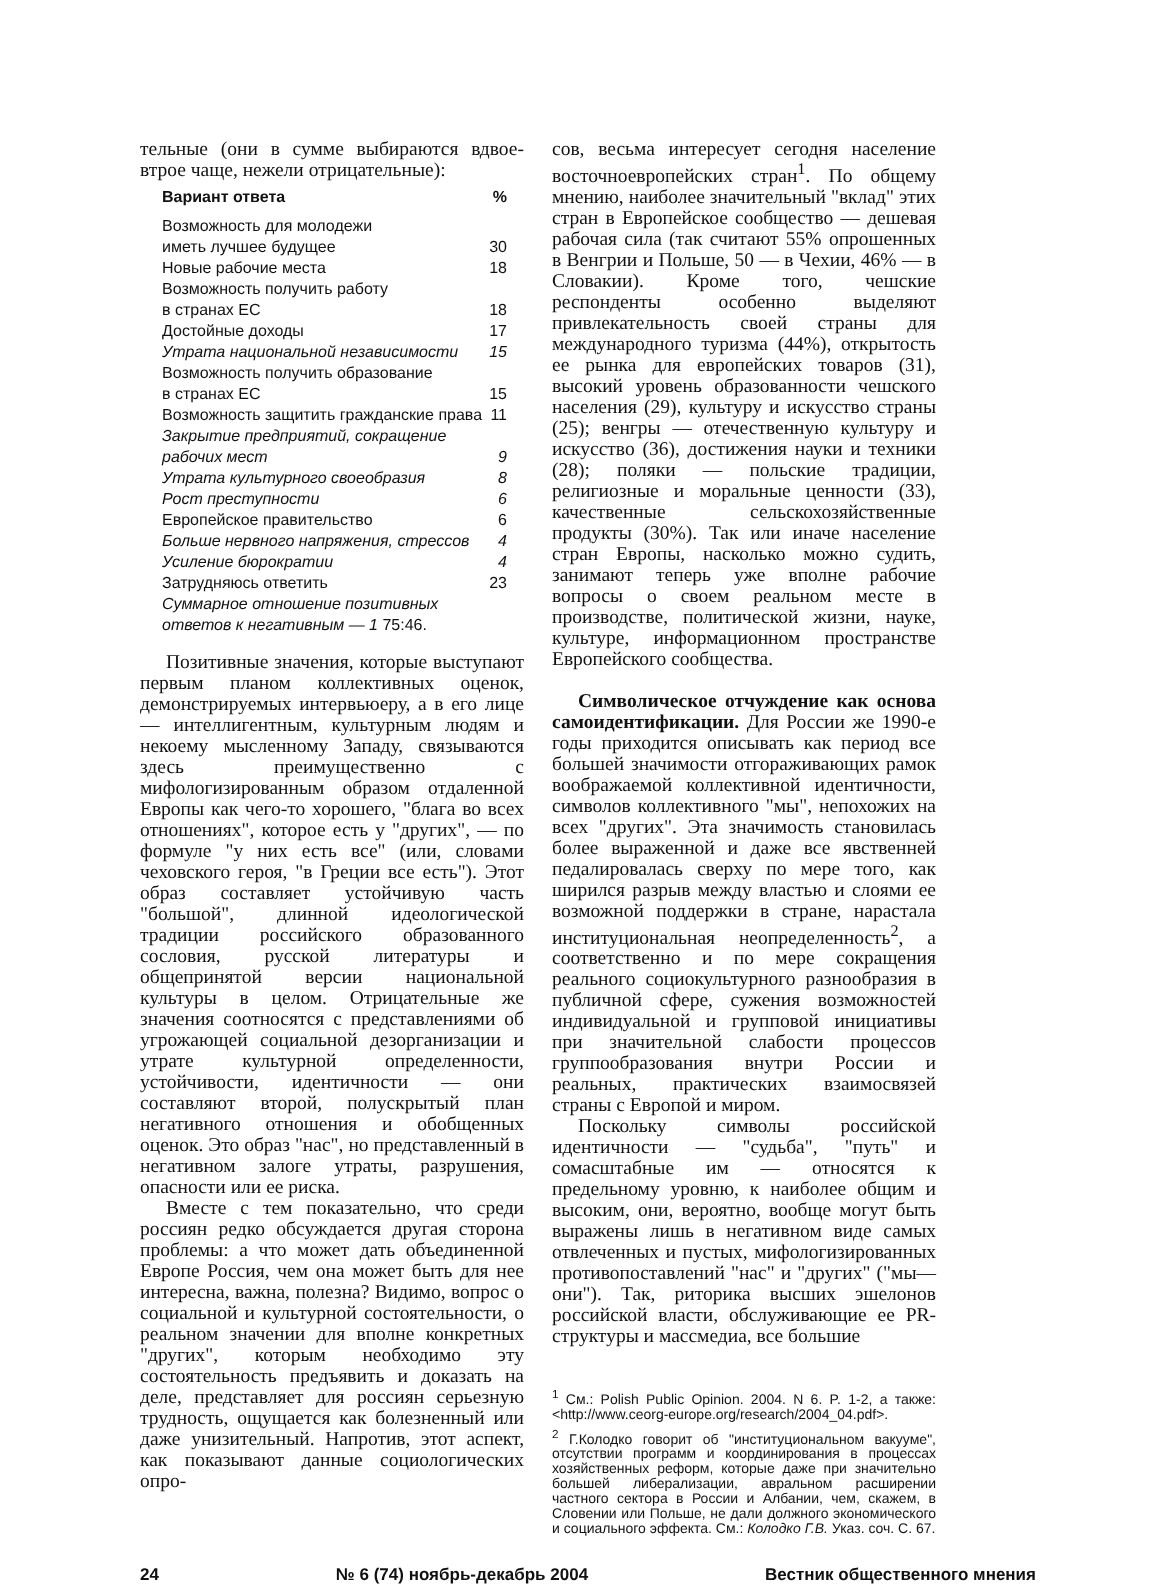тельные (они в сумме выбираются вдвое-втрое чаще, нежели отрицательные):
| Вариант ответа | % |
| --- | --- |
| Возможность для молодежи иметь лучшее будущее | 30 |
| Новые рабочие места | 18 |
| Возможность получить работу в странах ЕС | 18 |
| Достойные доходы | 17 |
| Утрата национальной независимости | 15 |
| Возможность получить образование в странах ЕС | 15 |
| Возможность защитить гражданские права | 11 |
| Закрытие предприятий, сокращение рабочих мест | 9 |
| Утрата культурного своеобразия | 8 |
| Рост преступности | 6 |
| Европейское правительство | 6 |
| Больше нервного напряжения, стрессов | 4 |
| Усиление бюрократии | 4 |
| Затрудняюсь ответить | 23 |
| Суммарное отношение позитивных ответов к негативным — 1 75:46. | |
Позитивные значения, которые выступают первым планом коллективных оценок, демонстрируемых интервьюеру, а в его лице — интеллигентным, культурным людям и некоему мысленному Западу, связываются здесь преимущественно с мифологизированным образом отдаленной Европы как чего-то хорошего, "блага во всех отношениях", которое есть у "других", — по формуле "у них есть все" (или, словами чеховского героя, "в Греции все есть"). Этот образ составляет устойчивую часть "большой", длинной идеологической традиции российского образованного сословия, русской литературы и общепринятой версии национальной культуры в целом. Отрицательные же значения соотносятся с представлениями об угрожающей социальной дезорганизации и утрате культурной определенности, устойчивости, идентичности — они составляют второй, полускрытый план негативного отношения и обобщенных оценок. Это образ "нас", но представленный в негативном залоге утраты, разрушения, опасности или ее риска.
Вместе с тем показательно, что среди россиян редко обсуждается другая сторона проблемы: а что может дать объединенной Европе Россия, чем она может быть для нее интересна, важна, полезна? Видимо, вопрос о социальной и культурной состоятельности, о реальном значении для вполне конкретных "других", которым необходимо эту состоятельность предъявить и доказать на деле, представляет для россиян серьезную трудность, ощущается как болезненный или даже унизительный. Напротив, этот аспект, как показывают данные социологических опро-
сов, весьма интересует сегодня население восточноевропейских стран<sup>1</sup>. По общему мнению, наиболее значительный "вклад" этих стран в Европейское сообщество — дешевая рабочая сила (так считают 55% опрошенных в Венгрии и Польше, 50 — в Чехии, 46% — в Словакии). Кроме того, чешские респонденты особенно выделяют привлекательность своей страны для международного туризма (44%), открытость ее рынка для европейских товаров (31), высокий уровень образованности чешского населения (29), культуру и искусство страны (25); венгры — отечественную культуру и искусство (36), достижения науки и техники (28); поляки — польские традиции, религиозные и моральные ценности (33), качественные сельскохозяйственные продукты (30%). Так или иначе население стран Европы, насколько можно судить, занимают теперь уже вполне рабочие вопросы о своем реальном месте в производстве, политической жизни, науке, культуре, информационном пространстве Европейского сообщества.
Символическое отчуждение как основа самоидентификации. Для России же 1990-е годы приходится описывать как период все большей значимости отгораживающих рамок воображаемой коллективной идентичности, символов коллективного "мы", непохожих на всех "других". Эта значимость становилась более выраженной и даже все явственней педалировалась сверху по мере того, как ширился разрыв между властью и слоями ее возможной поддержки в стране, нарастала институциональная неопределенность<sup>2</sup>, а соответственно и по мере сокращения реального социокультурного разнообразия в публичной сфере, сужения возможностей индивидуальной и групповой инициативы при значительной слабости процессов группообразования внутри России и реальных, практических взаимосвязей страны с Европой и миром.
Поскольку символы российской идентичности — "судьба", "путь" и сомасштабные им — относятся к предельному уровню, к наиболее общим и высоким, они, вероятно, вообще могут быть выражены лишь в негативном виде самых отвлеченных и пустых, мифологизированных противопоставлений "нас" и "других" ("мы—они"). Так, риторика высших эшелонов российской власти, обслуживающие ее PR-структуры и массмедиа, все большие
<sup>1</sup> См.: Polish Public Opinion. 2004. N 6. P. 1-2, а также: <http://www.ceorg-europe.org/research/2004_04.pdf>.
<sup>2</sup> Г.Колодко говорит об "институциональном вакууме", отсутствии программ и координирования в процессах хозяйственных реформ, которые даже при значительно большей либерализации, авральном расширении частного сектора в России и Албании, чем, скажем, в Словении или Польше, не дали должного экономического и социального эффекта. См.: Колодко Г.В. Указ. соч. С. 67.
24 № 6 (74) ноябрь-декабрь 2004 Вестник общественного мнения